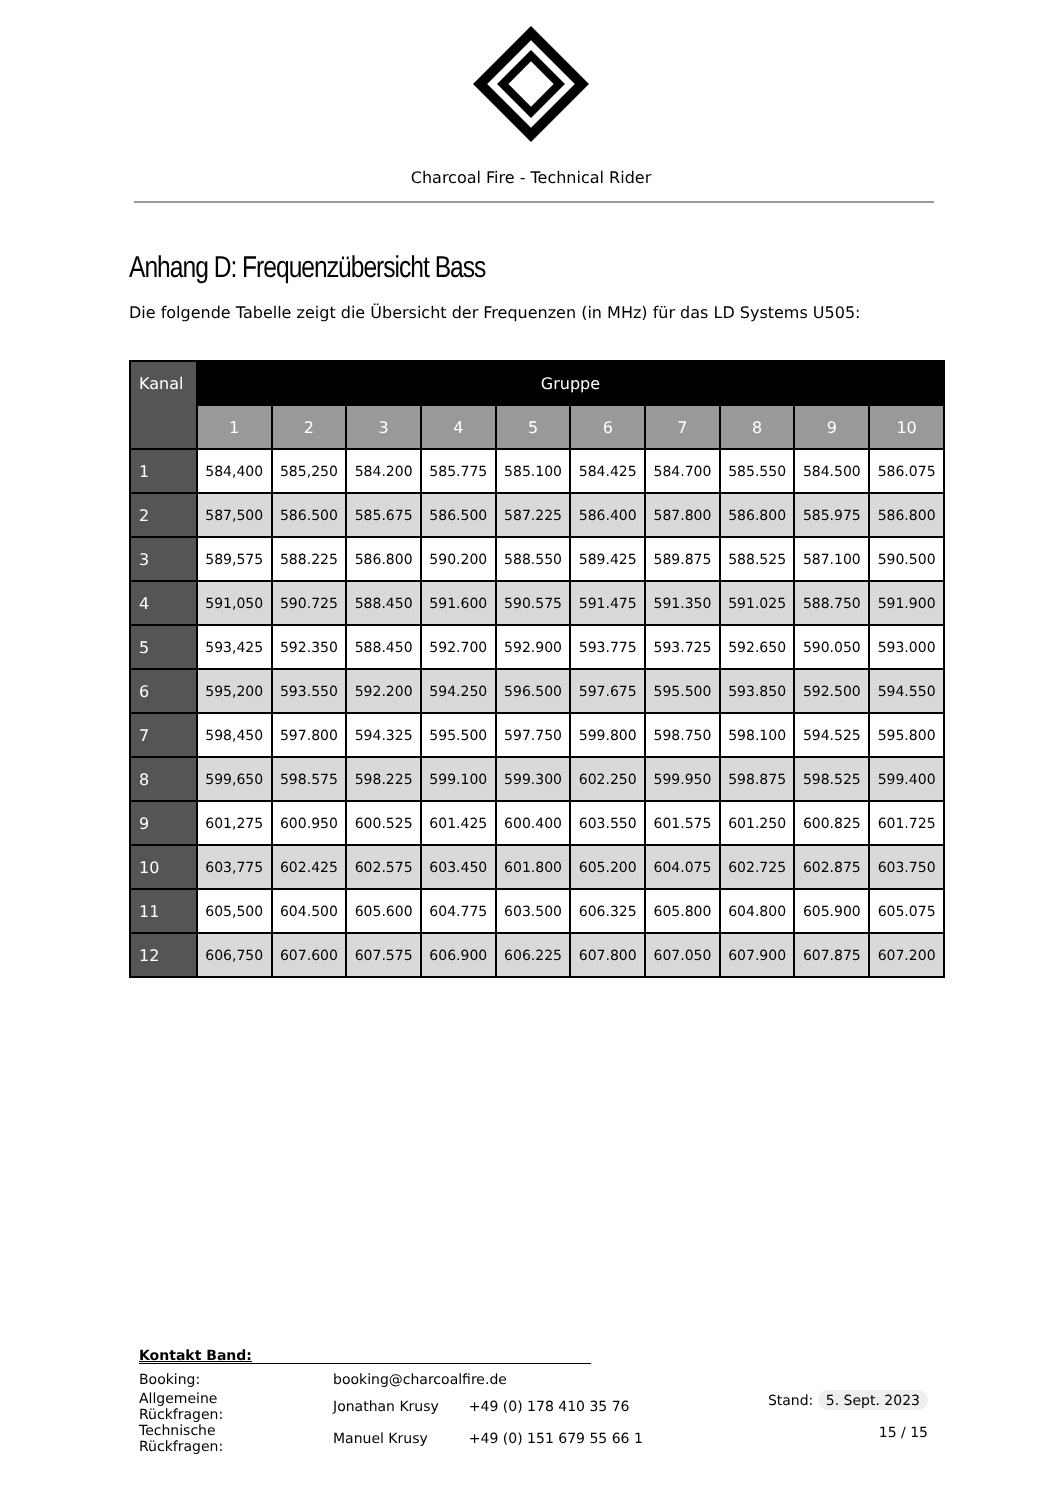Charcoal Fire - Technical Rider
Anhang D: Frequenzübersicht Bass
Die folgende Tabelle zeigt die Übersicht der Frequenzen (in MHz) für das LD Systems U505:
| Kanal | Gruppe | | | | | | | | | |
| --- | --- | --- | --- | --- | --- | --- | --- | --- | --- | --- |
| | 1 | 2 | 3 | 4 | 5 | 6 | 7 | 8 | 9 | 10 |
| 1 | 584,400 | 585,250 | 584.200 | 585.775 | 585.100 | 584.425 | 584.700 | 585.550 | 584.500 | 586.075 |
| 2 | 587,500 | 586.500 | 585.675 | 586.500 | 587.225 | 586.400 | 587.800 | 586.800 | 585.975 | 586.800 |
| 3 | 589,575 | 588.225 | 586.800 | 590.200 | 588.550 | 589.425 | 589.875 | 588.525 | 587.100 | 590.500 |
| 4 | 591,050 | 590.725 | 588.450 | 591.600 | 590.575 | 591.475 | 591.350 | 591.025 | 588.750 | 591.900 |
| 5 | 593,425 | 592.350 | 588.450 | 592.700 | 592.900 | 593.775 | 593.725 | 592.650 | 590.050 | 593.000 |
| 6 | 595,200 | 593.550 | 592.200 | 594.250 | 596.500 | 597.675 | 595.500 | 593.850 | 592.500 | 594.550 |
| 7 | 598,450 | 597.800 | 594.325 | 595.500 | 597.750 | 599.800 | 598.750 | 598.100 | 594.525 | 595.800 |
| 8 | 599,650 | 598.575 | 598.225 | 599.100 | 599.300 | 602.250 | 599.950 | 598.875 | 598.525 | 599.400 |
| 9 | 601,275 | 600.950 | 600.525 | 601.425 | 600.400 | 603.550 | 601.575 | 601.250 | 600.825 | 601.725 |
| 10 | 603,775 | 602.425 | 602.575 | 603.450 | 601.800 | 605.200 | 604.075 | 602.725 | 602.875 | 603.750 |
| 11 | 605,500 | 604.500 | 605.600 | 604.775 | 603.500 | 606.325 | 605.800 | 604.800 | 605.900 | 605.075 |
| 12 | 606,750 | 607.600 | 607.575 | 606.900 | 606.225 | 607.800 | 607.050 | 607.900 | 607.875 | 607.200 |
Kontakt Band:
| Booking: | booking@charcoalfire.de | |
| Allgemeine Rückfragen: | Jonathan Krusy | +49 (0) 178 410 35 76 |
| Technische Rückfragen: | Manuel Krusy | +49 (0) 151 679 55 66 1 |
Stand: 5. Sept. 2023
15 / 15